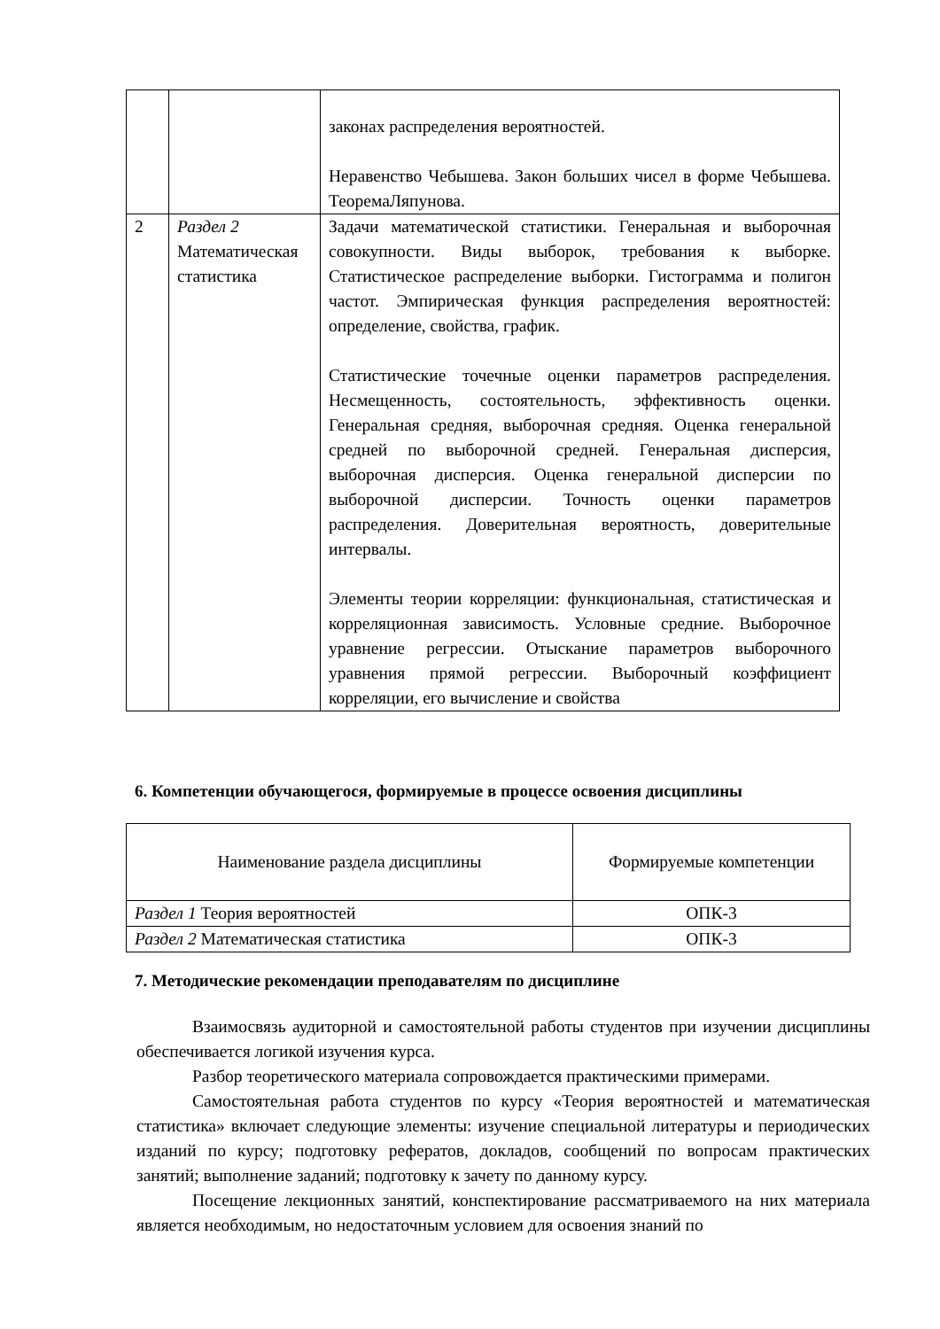| | | законах распределения вероятностей. Неравенство Чебышева. Закон больших чисел в форме Чебышева. ТеоремаЛяпунова. |
| 2 | Раздел 2 Математическая статистика | Задачи математической статистики. Генеральная и выборочная совокупности. Виды выборок, требования к выборке. Статистическое распределение выборки. Гистограмма и полигон частот. Эмпирическая функция распределения вероятностей: определение, свойства, график. Статистические точечные оценки параметров распределения. Несмещенность, состоятельность, эффективность оценки. Генеральная средняя, выборочная средняя. Оценка генеральной средней по выборочной средней. Генеральная дисперсия, выборочная дисперсия. Оценка генеральной дисперсии по выборочной дисперсии. Точность оценки параметров распределения. Доверительная вероятность, доверительные интервалы. Элементы теории корреляции: функциональная, статистическая и корреляционная зависимость. Условные средние. Выборочное уравнение регрессии. Отыскание параметров выборочного уравнения прямой регрессии. Выборочный коэффициент корреляции, его вычисление и свойства |
6. Компетенции обучающегося, формируемые в процессе освоения дисциплины
| Наименование раздела дисциплины | Формируемые компетенции |
| Раздел 1 Теория вероятностей | ОПК-3 |
| Раздел 2 Математическая статистика | ОПК-3 |
7. Методические рекомендации преподавателям по дисциплине
Взаимосвязь аудиторной и самостоятельной работы студентов при изучении дисциплины обеспечивается логикой изучения курса.
Разбор теоретического материала сопровождается практическими примерами.
Самостоятельная работа студентов по курсу «Теория вероятностей и математическая статистика» включает следующие элементы: изучение специальной литературы и периодических изданий по курсу; подготовку рефератов, докладов, сообщений по вопросам практических занятий; выполнение заданий; подготовку к зачету по данному курсу.
Посещение лекционных занятий, конспектирование рассматриваемого на них материала является необходимым, но недостаточным условием для освоения знаний по